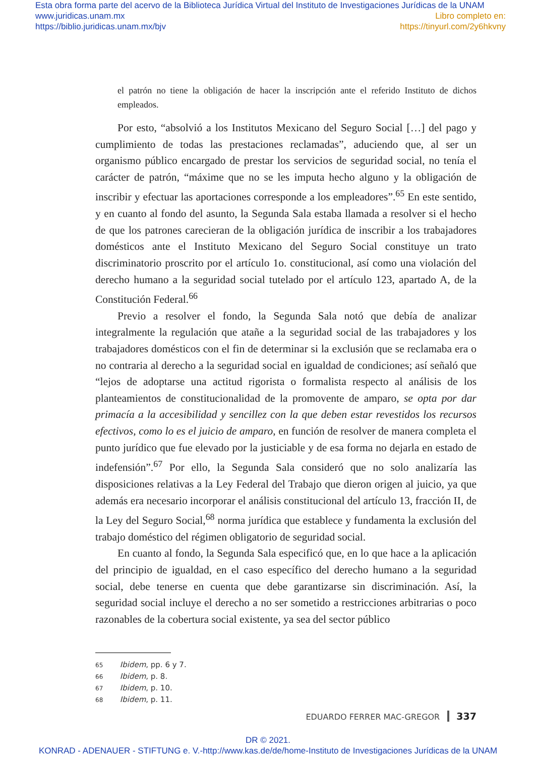Esta obra forma parte del acervo de la Biblioteca Jurídica Virtual del Instituto de Investigaciones Jurídicas de la UNAM
www.juridicas.unam.mx Libro completo en:
https://biblio.juridicas.unam.mx/bjv https://tinyurl.com/2y6hkvny
el patrón no tiene la obligación de hacer la inscripción ante el referido Instituto de dichos empleados.
Por esto, “absolvió a los Institutos Mexicano del Seguro Social […] del pago y cumplimiento de todas las prestaciones reclamadas”, aduciendo que, al ser un organismo público encargado de prestar los servicios de seguridad social, no tenía el carácter de patrón, “máxime que no se les imputa hecho alguno y la obligación de inscribir y efectuar las aportaciones corresponde a los empleadores”.<sup>65</sup> En este sentido, y en cuanto al fondo del asunto, la Segunda Sala estaba llamada a resolver si el hecho de que los patrones carecieran de la obligación jurídica de inscribir a los trabajadores domésticos ante el Instituto Mexicano del Seguro Social constituye un trato discriminatorio proscrito por el artículo 1o. constitucional, así como una violación del derecho humano a la seguridad social tutelado por el artículo 123, apartado A, de la Constitución Federal.<sup>66</sup>
Previo a resolver el fondo, la Segunda Sala notó que debía de analizar integralmente la regulación que atañe a la seguridad social de las trabajadores y los trabajadores domésticos con el fin de determinar si la exclusión que se reclamaba era o no contraria al derecho a la seguridad social en igualdad de condiciones; así señaló que “lejos de adoptarse una actitud rigorista o formalista respecto al análisis de los planteamientos de constitucionalidad de la promovente de amparo, se opta por dar primacía a la accesibilidad y sencillez con la que deben estar revestidos los recursos efectivos, como lo es el juicio de amparo, en función de resolver de manera completa el punto jurídico que fue elevado por la justiciable y de esa forma no dejarla en estado de indefensión”.<sup>67</sup> Por ello, la Segunda Sala consideró que no solo analizaría las disposiciones relativas a la Ley Federal del Trabajo que dieron origen al juicio, ya que además era necesario incorporar el análisis constitucional del artículo 13, fracción II, de la Ley del Seguro Social,<sup>68</sup> norma jurídica que establece y fundamenta la exclusión del trabajo doméstico del régimen obligatorio de seguridad social.
En cuanto al fondo, la Segunda Sala especificó que, en lo que hace a la aplicación del principio de igualdad, en el caso específico del derecho humano a la seguridad social, debe tenerse en cuenta que debe garantizarse sin discriminación. Así, la seguridad social incluye el derecho a no ser sometido a restricciones arbitrarias o poco razonables de la cobertura social existente, ya sea del sector público
65 Ibidem, pp. 6 y 7.
66 Ibidem, p. 8.
67 Ibidem, p. 10.
68 Ibidem, p. 11.
EDUARDO FERRER MAC-GREGOR 337
DR © 2021.
KONRAD - ADENAUER - STIFTUNG e. V.-http://www.kas.de/de/home-Instituto de Investigaciones Jurídicas de la UNAM